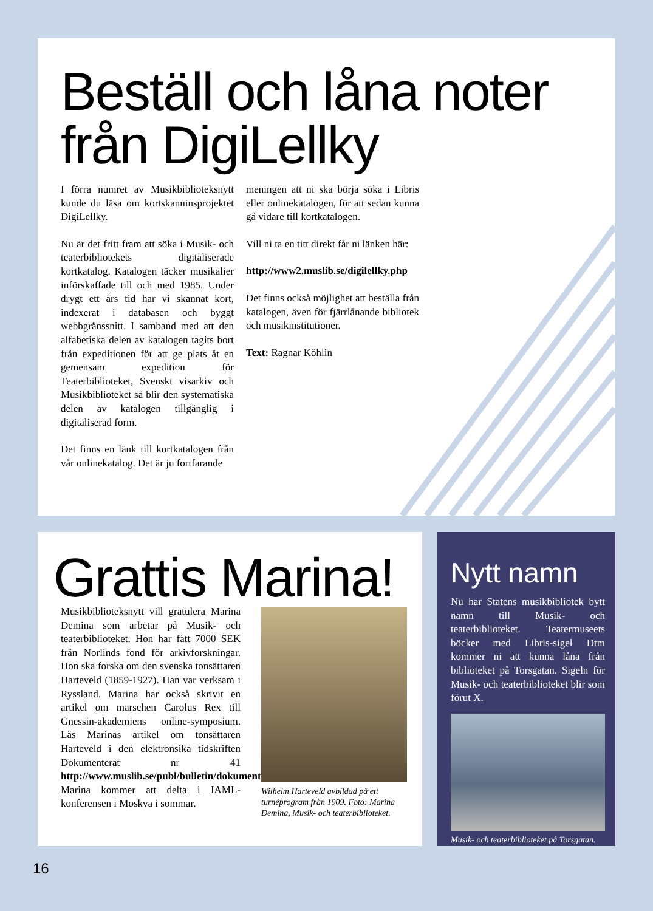Beställ och låna noter från DigiLellky
I förra numret av Musikbiblioteksnytt kunde du läsa om kortskanninsprojektet DigiLellky.
Nu är det fritt fram att söka i Musik- och teaterbibliotekets digitaliserade kortkatalog. Katalogen täcker musikalier införskaffade till och med 1985. Under drygt ett års tid har vi skannat kort, indexerat i databasen och byggt webbgränssnitt. I samband med att den alfabetiska delen av katalogen tagits bort från expeditionen för att ge plats åt en gemensam expedition för Teaterbiblioteket, Svenskt visarkiv och Musikbiblioteket så blir den systematiska delen av katalogen tillgänglig i digitaliserad form.
Det finns en länk till kortkatalogen från vår onlinekatalog. Det är ju fortfarande
meningen att ni ska börja söka i Libris eller onlinekatalogen, för att sedan kunna gå vidare till kortkatalogen.
Vill ni ta en titt direkt får ni länken här:
http://www2.muslib.se/digilellky.php
Det finns också möjlighet att beställa från katalogen, även för fjärrlånande bibliotek och musikinstitutioner.
Text: Ragnar Köhlin
Grattis Marina!
Musikbiblioteksnytt vill gratulera Marina Demina som arbetar på Musik- och teaterbiblioteket. Hon har fått 7000 SEK från Norlinds fond för arkivforskningar. Hon ska forska om den svenska tonsättaren Harteveld (1859-1927). Han var verksam i Ryssland. Marina har också skrivit en artikel om marschen Carolus Rex till Gnessin-akademiens online-symposium. Läs Marinas artikel om tonsättaren Harteveld i den elektronsika tidskriften Dokumenterat nr 41 http://www.muslib.se/publ/bulletin/dokumenterat_41.pdf
Marina kommer att delta i IAML-konferensen i Moskva i sommar.
Wilhelm Harteveld avbildad på ett turnéprogram från 1909. Foto: Marina Demina, Musik- och teaterbiblioteket.
Nytt namn
Nu har Statens musikbibliotek bytt namn till Musik- och teaterbiblioteket. Teatermuseets böcker med Libris-sigel Dtm kommer ni att kunna låna från biblioteket på Torsgatan. Sigeln för Musik- och teaterbiblioteket blir som förut X.
Musik- och teaterbiblioteket på Torsgatan.
16